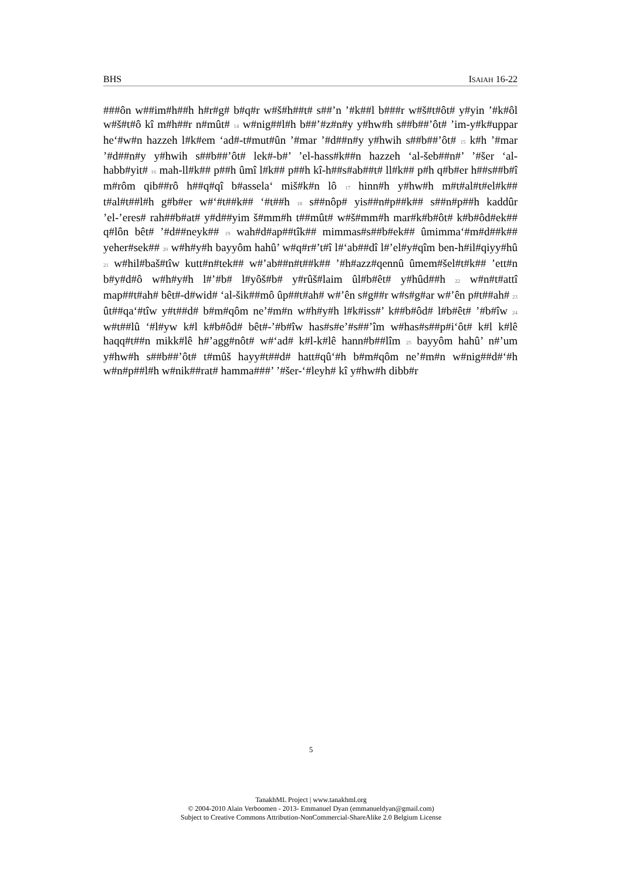BHS ISAIAH 16-22
###ôn w##im#h##h h#r#g# b#q#r w#š#h##t# s##’n ’#k##l b###r w#š#t#ôt# y#yin ’#k#ôl w#š#t#ô kî m#h##r n#mût# 14 w#nig##l#h b##’#z#n#y y#hw#h s##b##’ôt# ’im-y#k#uppar he‘#w#n hazzeh l#k#em ‘ad#-t#mut#ûn ’#mar ’#d##n#y y#hwih s##b##’ôt# 15 k#h ’#mar ’#d##n#y y#hwih s##b##’ôt# lek#-b#’ ’el-hass#k##n hazzeh ‘al-šeb##n#’ ’#šer ‘al-habb#yit# 16 mah-ll#k## p##h ûmî l#k## p##h kî-h##s#ab##t# ll#k## p#h q#b#er h##s##b#î m#rôm qib##rô h##q#qî b#assela‘ miš#k#n lô 17 hinn#h y#hw#h m#t#al#t#el#k## t#al#t##l#h g#b#er w#‘#t##k## ‘#t##h 18 s##nôp# yis##n#p##k## s##n#p##h kaddûr ’el-’eres# rah##b#at# y#d##yim š#mm#h t##mût# w#š#mm#h mar#k#b#ôt# k#b#ôd#ek## q#lôn bêt# ’#d##neyk## 19 wah#d#ap##tîk## mimmas#s##b#ek## ûmimma‘#m#d##k## yeher#sek## 20 w#h#y#h bayyôm hahû’ w#q#r#’t#î l#‘ab##dî l#’el#y#qîm ben-h#il#qiyy#hû 21 w#hil#baš#tîw kutt#n#tek## w#’ab##n#t##k## ’#h#azz#qennû ûmem#šel#t#k## ’ett#n b#y#d#ô w#h#y#h l#’#b# l#yôš#b# y#rûš#laim ûl#b#êt# y#hûd##h 22 w#n#t#attî map##t#ah# bêt#-d#wid# ‘al-šik##mô ûp##t#ah# w#’ên s#g##r w#s#g#ar w#’ên p#t##ah# 23 ût##qa‘#tîw y#t##d# b#m#qôm ne’#m#n w#h#y#h l#k#iss#’ k##b#ôd# l#b#êt# ’#b#îw 24 w#t##lû ‘#l#yw k#l k#b#ôd# bêt#-’#b#îw has#s#e’#s##’îm w#has#s##p#i‘ôt# k#l k#lê haqq#t##n mikk#lê h#’agg#nôt# w#‘ad# k#l-k#lê hann#b##lîm 25 bayyôm hahû’ n#’um y#hw#h s##b##’ôt# t#mûš hayy#t##d# hatt#qû‘#h b#m#qôm ne’#m#n w#nig##d#‘#h w#n#p##l#h w#nik##rat# hamma###’ ’#šer-‘#leyh# kî y#hw#h dibb#r
5
TanakhML Project | www.tanakhml.org
© 2004-2010 Alain Verboomen - 2013- Emmanuel Dyan (emmanueldyan@gmail.com)
Subject to Creative Commons Attribution-NonCommercial-ShareAlike 2.0 Belgium License